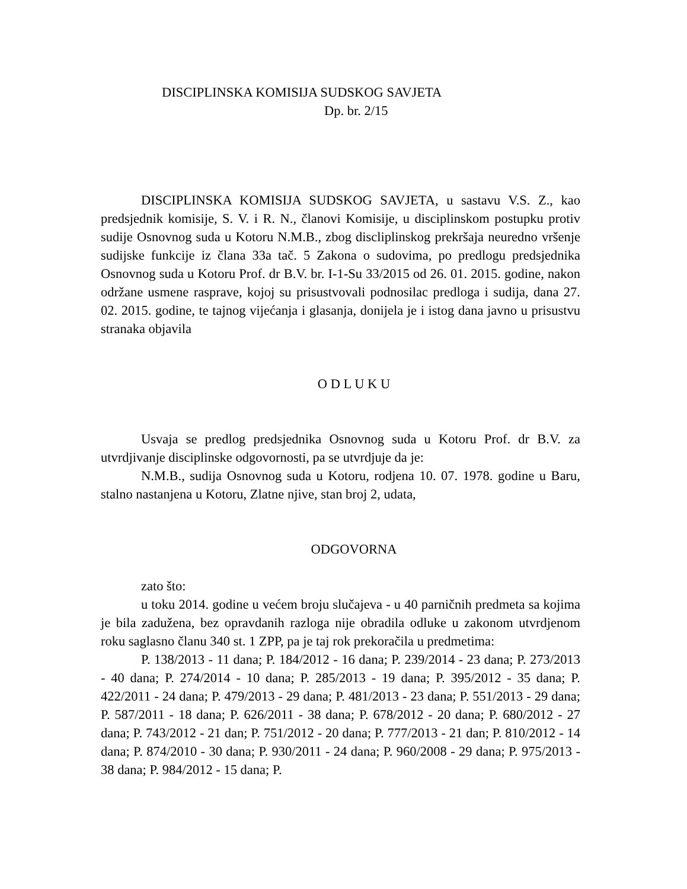DISCIPLINSKA KOMISIJA SUDSKOG SAVJETA
Dp. br. 2/15
DISCIPLINSKA KOMISIJA SUDSKOG SAVJETA, u sastavu V.S. Z., kao predsjednik komisije, S. V. i R. N., članovi Komisije, u disciplinskom postupku protiv sudije Osnovnog suda u Kotoru N.M.B., zbog discliplinskog prekršaja neuredno vršenje sudijske funkcije iz člana 33a tač. 5 Zakona o sudovima, po predlogu predsjednika Osnovnog suda u Kotoru Prof. dr B.V. br. I-1-Su 33/2015 od 26. 01. 2015. godine, nakon održane usmene rasprave, kojoj su prisustvovali podnosilac predloga i sudija, dana 27. 02. 2015. godine, te tajnog vijećanja i glasanja, donijela je i istog dana javno u prisustvu stranaka objavila
O D L U K U
Usvaja se predlog predsjednika Osnovnog suda u Kotoru Prof. dr B.V. za utvrdjivanje disciplinske odgovornosti, pa se utvrdjuje da je:
N.M.B., sudija Osnovnog suda u Kotoru, rodjena 10. 07. 1978. godine u Baru, stalno nastanjena u Kotoru, Zlatne njive, stan broj 2, udata,
ODGOVORNA
zato što:
u toku 2014. godine u većem broju slučajeva - u 40 parničnih predmeta sa kojima je bila zadužena, bez opravdanih razloga nije obradila odluke u zakonom utvrdjenom roku saglasno članu 340 st. 1 ZPP, pa je taj rok prekoračila u predmetima:
P. 138/2013 - 11 dana; P. 184/2012 - 16 dana; P. 239/2014 - 23 dana; P. 273/2013 - 40 dana; P. 274/2014 - 10 dana; P. 285/2013 - 19 dana; P. 395/2012 - 35 dana; P. 422/2011 - 24 dana; P. 479/2013 - 29 dana; P. 481/2013 - 23 dana; P. 551/2013 - 29 dana; P. 587/2011 - 18 dana; P. 626/2011 - 38 dana; P. 678/2012 - 20 dana; P. 680/2012 - 27 dana; P. 743/2012 - 21 dan; P. 751/2012 - 20 dana; P. 777/2013 - 21 dan; P. 810/2012 - 14 dana; P. 874/2010 - 30 dana; P. 930/2011 - 24 dana; P. 960/2008 - 29 dana; P. 975/2013 - 38 dana; P. 984/2012 - 15 dana; P.